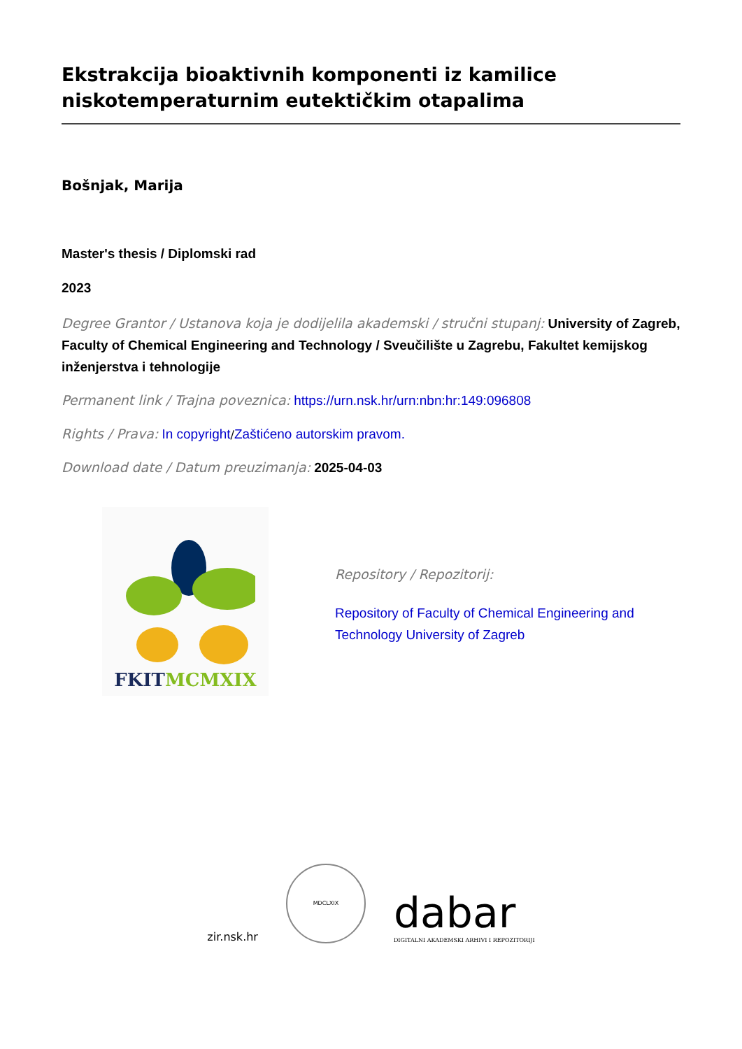Ekstrakcija bioaktivnih komponenti iz kamilice niskotemperaturnim eutektičkim otapalima
Bošnjak, Marija
Master's thesis / Diplomski rad
2023
Degree Grantor / Ustanova koja je dodijelila akademski / stručni stupanj: University of Zagreb, Faculty of Chemical Engineering and Technology / Sveučilište u Zagrebu, Fakultet kemijskog inženjerstva i tehnologije
Permanent link / Trajna poveznica: https://urn.nsk.hr/urn:nbn:hr:149:096808
Rights / Prava: In copyright/Zaštićeno autorskim pravom.
Download date / Datum preuzimanja: 2025-04-03
FKIT MCMXIX
Repository / Repozitorij:
Repository of Faculty of Chemical Engineering and Technology University of Zagreb
zir.nsk.hr
MDCLXIX
dabar
DIGITALNI AKADEMSKI ARHIVI I REPOZITORIJI